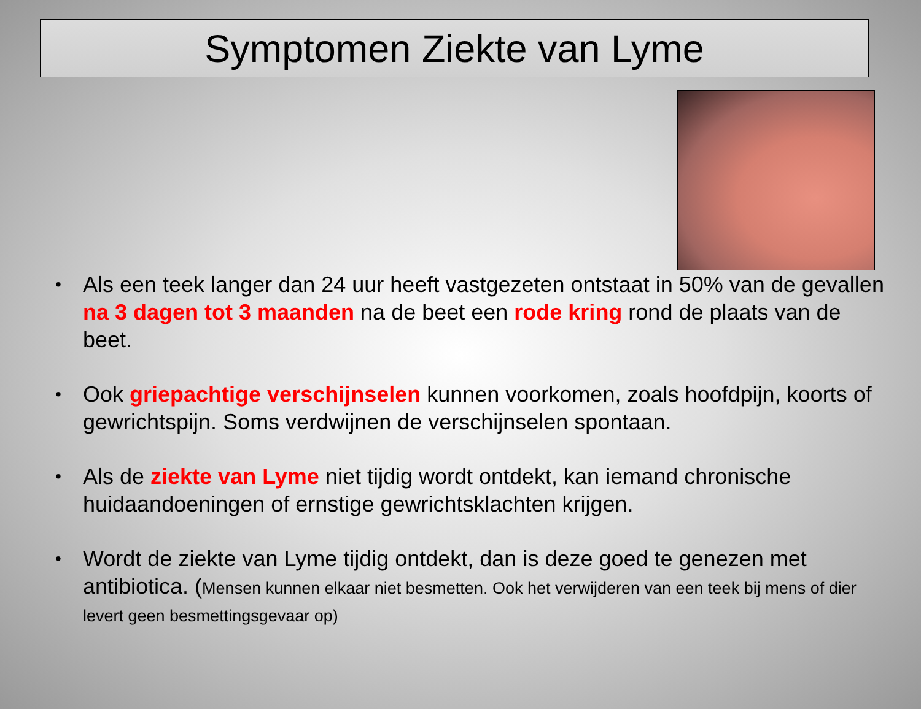Symptomen Ziekte van Lyme
• Als een teek langer dan 24 uur heeft vastgezeten ontstaat in 50% van de gevallen na 3 dagen tot 3 maanden na de beet een rode kring rond de plaats van de beet.
• Ook griepachtige verschijnselen kunnen voorkomen, zoals hoofdpijn, koorts of gewrichtspijn. Soms verdwijnen de verschijnselen spontaan.
• Als de ziekte van Lyme niet tijdig wordt ontdekt, kan iemand chronische huidaandoeningen of ernstige gewrichtsklachten krijgen.
• Wordt de ziekte van Lyme tijdig ontdekt, dan is deze goed te genezen met antibiotica. (Mensen kunnen elkaar niet besmetten. Ook het verwijderen van een teek bij mens of dier levert geen besmettingsgevaar op)